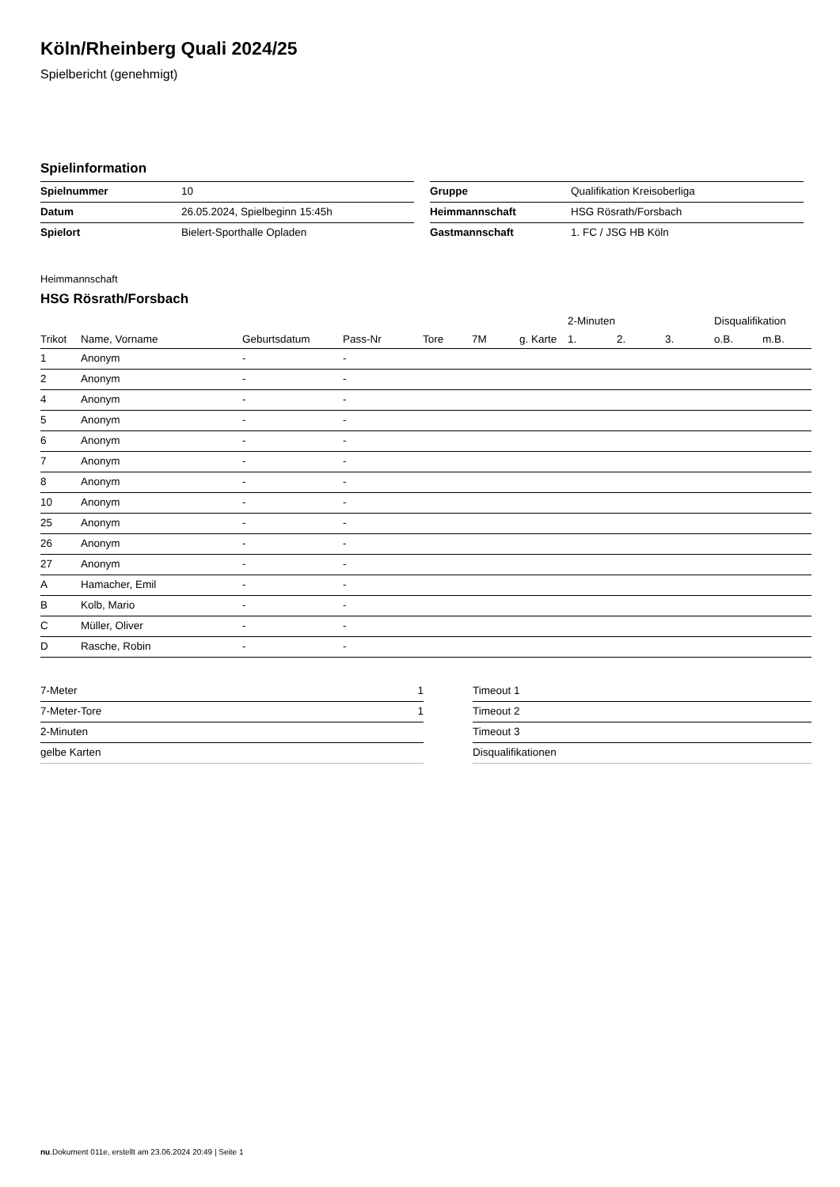Köln/Rheinberg Quali 2024/25
Spielbericht (genehmigt)
Spielinformation
| Spielnummer | 10 |
| Datum | 26.05.2024, Spielbeginn 15:45h |
| Spielort | Bielert-Sporthalle Opladen |
| Gruppe | Qualifikation Kreisoberliga |
| Heimmannschaft | HSG Rösrath/Forsbach |
| Gastmannschaft | 1. FC / JSG HB Köln |
Heimmannschaft
HSG Rösrath/Forsbach
| | | | | | | | 2-Minuten | | | Disqualifikation | |
| --- | --- | --- | --- | --- | --- | --- | --- | --- | --- | --- | --- |
| Trikot | Name, Vorname | Geburtsdatum | Pass-Nr | Tore | 7M | g. Karte | 1. | 2. | 3. | o.B. | m.B. |
| 1 | Anonym | - | - | | | | | | | | |
| 2 | Anonym | - | - | | | | | | | | |
| 4 | Anonym | - | - | | | | | | | | |
| 5 | Anonym | - | - | | | | | | | | |
| 6 | Anonym | - | - | | | | | | | | |
| 7 | Anonym | - | - | | | | | | | | |
| 8 | Anonym | - | - | | | | | | | | |
| 10 | Anonym | - | - | | | | | | | | |
| 25 | Anonym | - | - | | | | | | | | |
| 26 | Anonym | - | - | | | | | | | | |
| 27 | Anonym | - | - | | | | | | | | |
| A | Hamacher, Emil | - | - | | | | | | | | |
| B | Kolb, Mario | - | - | | | | | | | | |
| C | Müller, Oliver | - | - | | | | | | | | |
| D | Rasche, Robin | - | - | | | | | | | | |
| 7-Meter | 1 |
| 7-Meter-Tore | 1 |
| 2-Minuten | |
| gelbe Karten | |
| Timeout 1 |
| Timeout 2 |
| Timeout 3 |
| Disqualifikationen |
nu.Dokument 011e, erstellt am 23.06.2024 20:49 | Seite 1